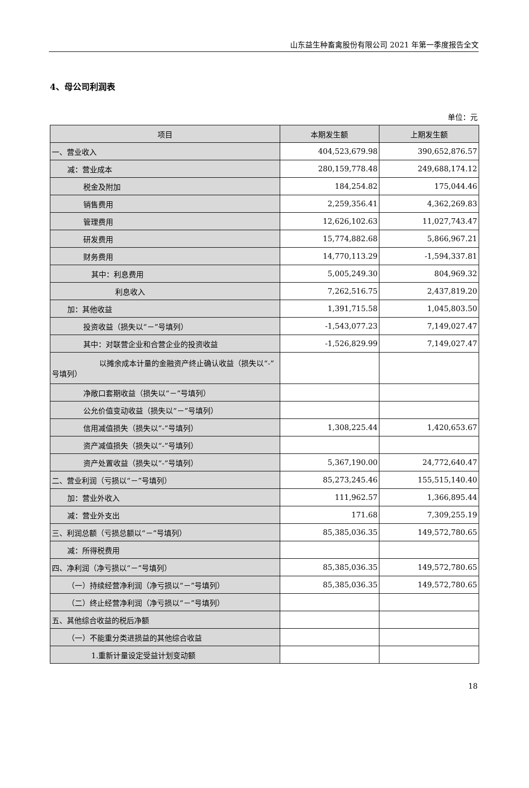山东益生种畜禽股份有限公司 2021 年第一季度报告全文
4、母公司利润表
单位：元
| 项目 | 本期发生额 | 上期发生额 |
| --- | --- | --- |
| 一、营业收入 | 404,523,679.98 | 390,652,876.57 |
| 减：营业成本 | 280,159,778.48 | 249,688,174.12 |
| 税金及附加 | 184,254.82 | 175,044.46 |
| 销售费用 | 2,259,356.41 | 4,362,269.83 |
| 管理费用 | 12,626,102.63 | 11,027,743.47 |
| 研发费用 | 15,774,882.68 | 5,866,967.21 |
| 财务费用 | 14,770,113.29 | -1,594,337.81 |
| 其中：利息费用 | 5,005,249.30 | 804,969.32 |
| 利息收入 | 7,262,516.75 | 2,437,819.20 |
| 加：其他收益 | 1,391,715.58 | 1,045,803.50 |
| 投资收益（损失以“－”号填列） | -1,543,077.23 | 7,149,027.47 |
| 其中：对联营企业和合营企业的投资收益 | -1,526,829.99 | 7,149,027.47 |
| 以摊余成本计量的金融资产终止确认收益（损失以“-”号填列） | | |
| 净敞口套期收益（损失以“－”号填列） | | |
| 公允价值变动收益（损失以“－”号填列） | | |
| 信用减值损失（损失以“-”号填列） | 1,308,225.44 | 1,420,653.67 |
| 资产减值损失（损失以“-”号填列） | | |
| 资产处置收益（损失以“-”号填列） | 5,367,190.00 | 24,772,640.47 |
| 二、营业利润（亏损以“－”号填列） | 85,273,245.46 | 155,515,140.40 |
| 加：营业外收入 | 111,962.57 | 1,366,895.44 |
| 减：营业外支出 | 171.68 | 7,309,255.19 |
| 三、利润总额（亏损总额以“－”号填列） | 85,385,036.35 | 149,572,780.65 |
| 减：所得税费用 | | |
| 四、净利润（净亏损以“－”号填列） | 85,385,036.35 | 149,572,780.65 |
| （一）持续经营净利润（净亏损以“－”号填列） | 85,385,036.35 | 149,572,780.65 |
| （二）终止经营净利润（净亏损以“－”号填列） | | |
| 五、其他综合收益的税后净额 | | |
| （一）不能重分类进损益的其他综合收益 | | |
| 1.重新计量设定受益计划变动额 | | |
18